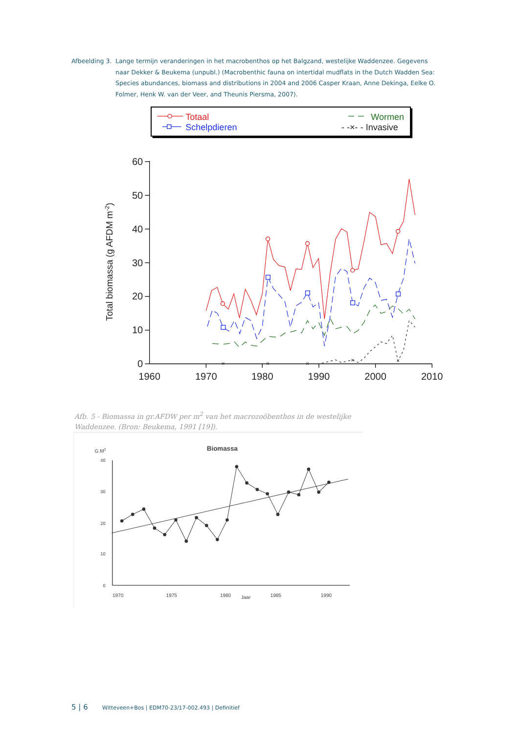Afbeelding 3.
Lange termijn veranderingen in het macrobenthos op het Balgzand, westelijke Waddenzee. Gegevens naar Dekker & Beukema (unpubl.) (Macrobenthic fauna on intertidal mudflats in the Dutch Wadden Sea: Species abundances, biomass and distributions in 2004 and 2006 Casper Kraan, Anne Dekinga, Eelke O. Folmer, Henk W. van der Veer, and Theunis Piersma, 2007).
Totaal
Schelpdieren
Wormen
- -×- - Invasive
60
50
40
30
20
10
0
1960
1970
1980
1990
2000
2010
Total biomassa (g AFDM m-2)
×
×
×
×
×
Afb. 5 - Biomassa in gr.AFDW per m<sup>2</sup> van het macrozoöbenthos in de westelijke Waddenzee. (Bron: Beukema, 1991 [19]).
G.M2
Biomassa
40
30
20
10
0
1970
1975
1980
Jaar
1985
1990
5 | 6 Witteveen+Bos | EDM70-23/17-002.493 | Definitief